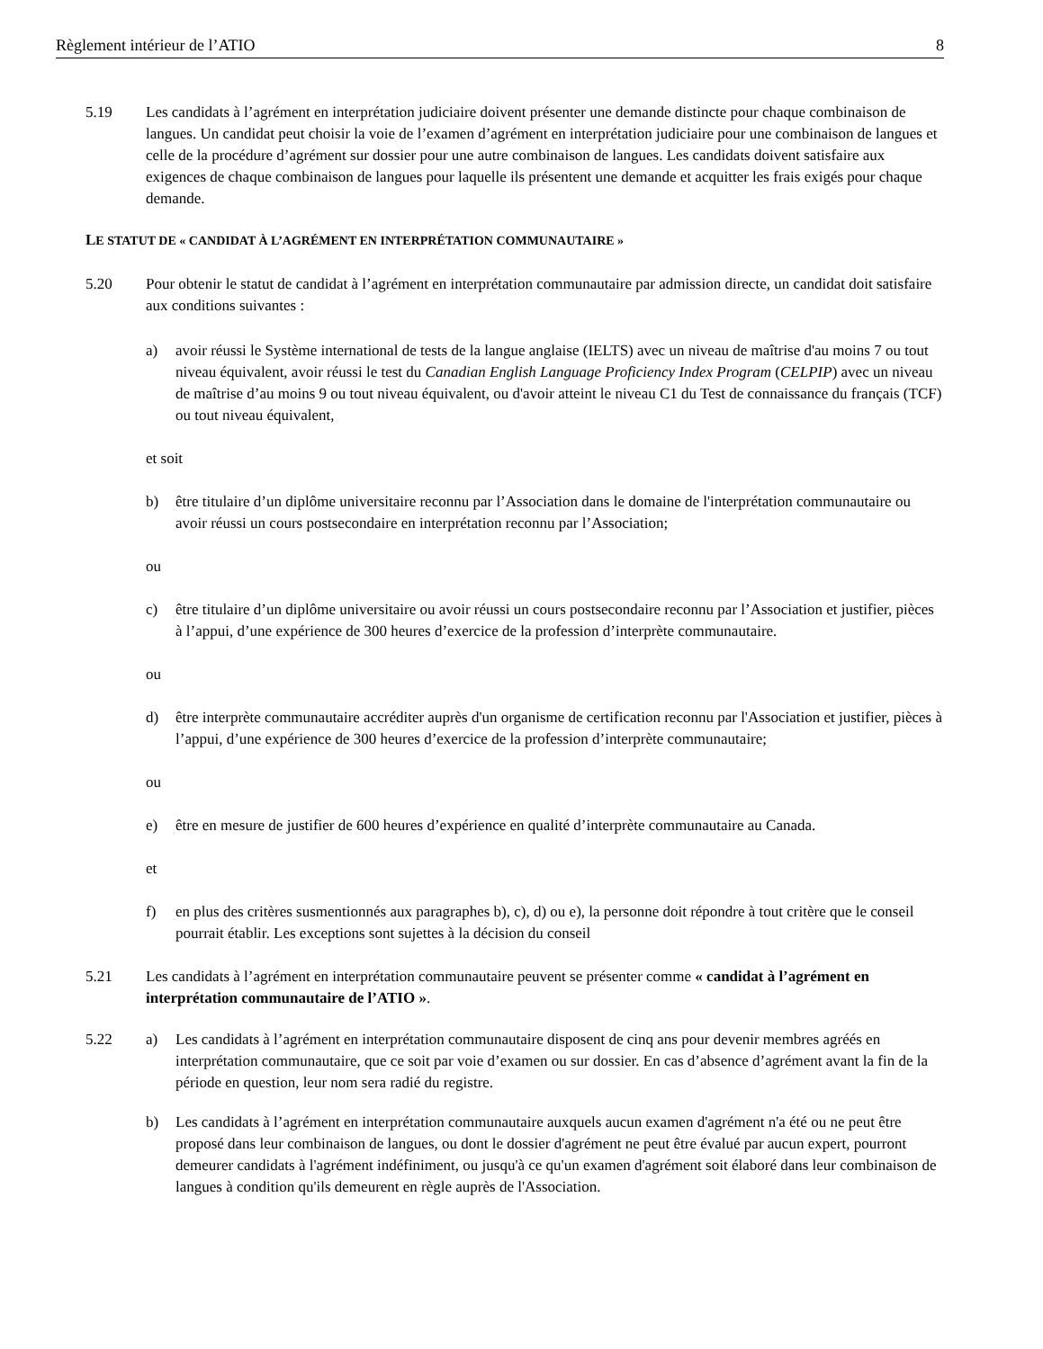Règlement intérieur de l’ATIO 8
5.19 Les candidats à l’agrément en interprétation judiciaire doivent présenter une demande distincte pour chaque combinaison de langues. Un candidat peut choisir la voie de l’examen d’agrément en interprétation judiciaire pour une combinaison de langues et celle de la procédure d’agrément sur dossier pour une autre combinaison de langues. Les candidats doivent satisfaire aux exigences de chaque combinaison de langues pour laquelle ils présentent une demande et acquitter les frais exigés pour chaque demande.
LE STATUT DE « CANDIDAT À L’AGRÉMENT EN INTERPRÉTATION COMMUNAUTAIRE »
5.20 Pour obtenir le statut de candidat à l’agrément en interprétation communautaire par admission directe, un candidat doit satisfaire aux conditions suivantes :
a) avoir réussi le Système international de tests de la langue anglaise (IELTS) avec un niveau de maîtrise d'au moins 7 ou tout niveau équivalent, avoir réussi le test du Canadian English Language Proficiency Index Program (CELPIP) avec un niveau de maîtrise d’au moins 9 ou tout niveau équivalent, ou d'avoir atteint le niveau C1 du Test de connaissance du français (TCF) ou tout niveau équivalent,
et soit
b) être titulaire d’un diplôme universitaire reconnu par l’Association dans le domaine de l'interprétation communautaire ou avoir réussi un cours postsecondaire en interprétation reconnu par l’Association;
ou
c) être titulaire d’un diplôme universitaire ou avoir réussi un cours postsecondaire reconnu par l’Association et justifier, pièces à l’appui, d’une expérience de 300 heures d’exercice de la profession d’interprète communautaire.
ou
d) être interprète communautaire accréditer auprès d'un organisme de certification reconnu par l'Association et justifier, pièces à l’appui, d’une expérience de 300 heures d’exercice de la profession d’interprète communautaire;
ou
e) être en mesure de justifier de 600 heures d’expérience en qualité d’interprète communautaire au Canada.
et
f) en plus des critères susmentionnés aux paragraphes b), c), d) ou e), la personne doit répondre à tout critère que le conseil pourrait établir. Les exceptions sont sujettes à la décision du conseil
5.21 Les candidats à l’agrément en interprétation communautaire peuvent se présenter comme « candidat à l’agrément en interprétation communautaire de l’ATIO ».
5.22 a) Les candidats à l’agrément en interprétation communautaire disposent de cinq ans pour devenir membres agréés en interprétation communautaire, que ce soit par voie d’examen ou sur dossier. En cas d’absence d’agrément avant la fin de la période en question, leur nom sera radié du registre.
b) Les candidats à l’agrément en interprétation communautaire auxquels aucun examen d'agrément n'a été ou ne peut être proposé dans leur combinaison de langues, ou dont le dossier d'agrément ne peut être évalué par aucun expert, pourront demeurer candidats à l'agrément indéfiniment, ou jusqu'à ce qu'un examen d'agrément soit élaboré dans leur combinaison de langues à condition qu'ils demeurent en règle auprès de l'Association.